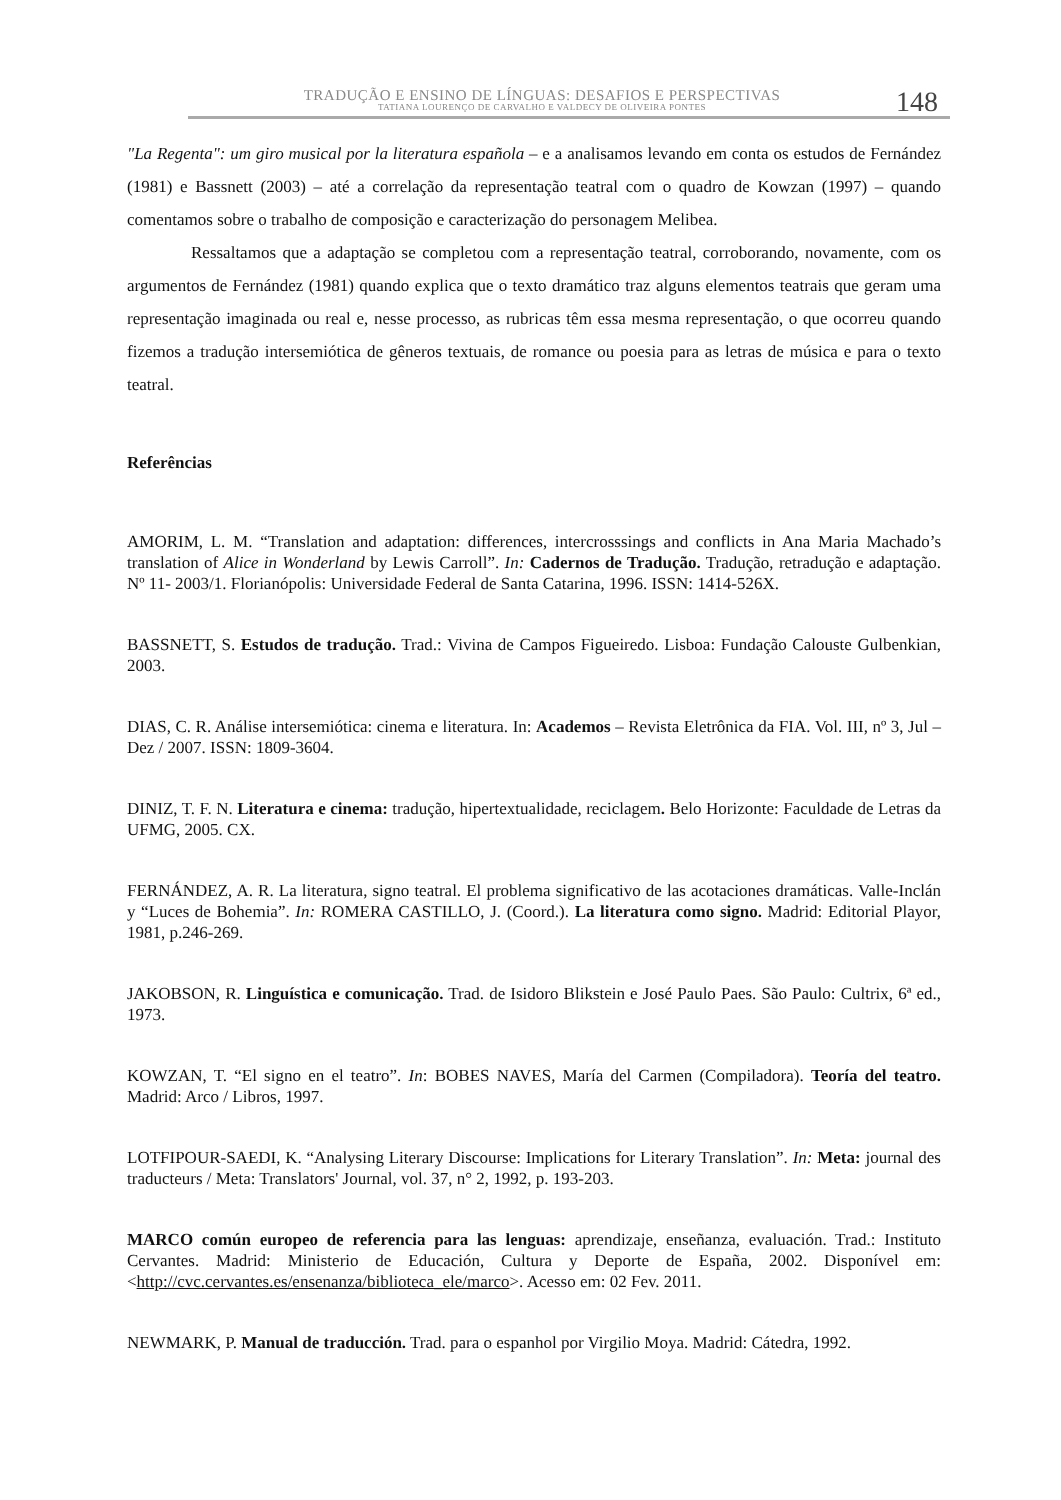TRADUÇÃO E ENSINO DE LÍNGUAS: DESAFIOS E PERSPECTIVAS
TATIANA LOURENÇO DE CARVALHO E VALDECY DE OLIVEIRA PONTES
148
"La Regenta": um giro musical por la literatura española – e a analisamos levando em conta os estudos de Fernández (1981) e Bassnett (2003) – até a correlação da representação teatral com o quadro de Kowzan (1997) – quando comentamos sobre o trabalho de composição e caracterização do personagem Melibea.
Ressaltamos que a adaptação se completou com a representação teatral, corroborando, novamente, com os argumentos de Fernández (1981) quando explica que o texto dramático traz alguns elementos teatrais que geram uma representação imaginada ou real e, nesse processo, as rubricas têm essa mesma representação, o que ocorreu quando fizemos a tradução intersemiótica de gêneros textuais, de romance ou poesia para as letras de música e para o texto teatral.
Referências
AMORIM, L. M. “Translation and adaptation: differences, intercrosssings and conflicts in Ana Maria Machado’s translation of Alice in Wonderland by Lewis Carroll”. In: Cadernos de Tradução. Tradução, retradução e adaptação. Nº 11- 2003/1. Florianópolis: Universidade Federal de Santa Catarina, 1996. ISSN: 1414-526X.
BASSNETT, S. Estudos de tradução. Trad.: Vivina de Campos Figueiredo. Lisboa: Fundação Calouste Gulbenkian, 2003.
DIAS, C. R. Análise intersemiótica: cinema e literatura. In: Academos – Revista Eletrônica da FIA. Vol. III, nº 3, Jul – Dez / 2007. ISSN: 1809-3604.
DINIZ, T. F. N. Literatura e cinema: tradução, hipertextualidade, reciclagem. Belo Horizonte: Faculdade de Letras da UFMG, 2005. CX.
FERNÁNDEZ, A. R. La literatura, signo teatral. El problema significativo de las acotaciones dramáticas. Valle-Inclán y “Luces de Bohemia”. In: ROMERA CASTILLO, J. (Coord.). La literatura como signo. Madrid: Editorial Playor, 1981, p.246-269.
JAKOBSON, R. Linguística e comunicação. Trad. de Isidoro Blikstein e José Paulo Paes. São Paulo: Cultrix, 6ª ed., 1973.
KOWZAN, T. “El signo en el teatro”. In: BOBES NAVES, María del Carmen (Compiladora). Teoría del teatro. Madrid: Arco / Libros, 1997.
LOTFIPOUR-SAEDI, K. “Analysing Literary Discourse: Implications for Literary Translation”. In: Meta: journal des traducteurs / Meta: Translators' Journal, vol. 37, n° 2, 1992, p. 193-203.
MARCO común europeo de referencia para las lenguas: aprendizaje, enseñanza, evaluación. Trad.: Instituto Cervantes. Madrid: Ministerio de Educación, Cultura y Deporte de España, 2002. Disponível em: <http://cvc.cervantes.es/ensenanza/biblioteca_ele/marco>. Acesso em: 02 Fev. 2011.
NEWMARK, P. Manual de traducción. Trad. para o espanhol por Virgilio Moya. Madrid: Cátedra, 1992.